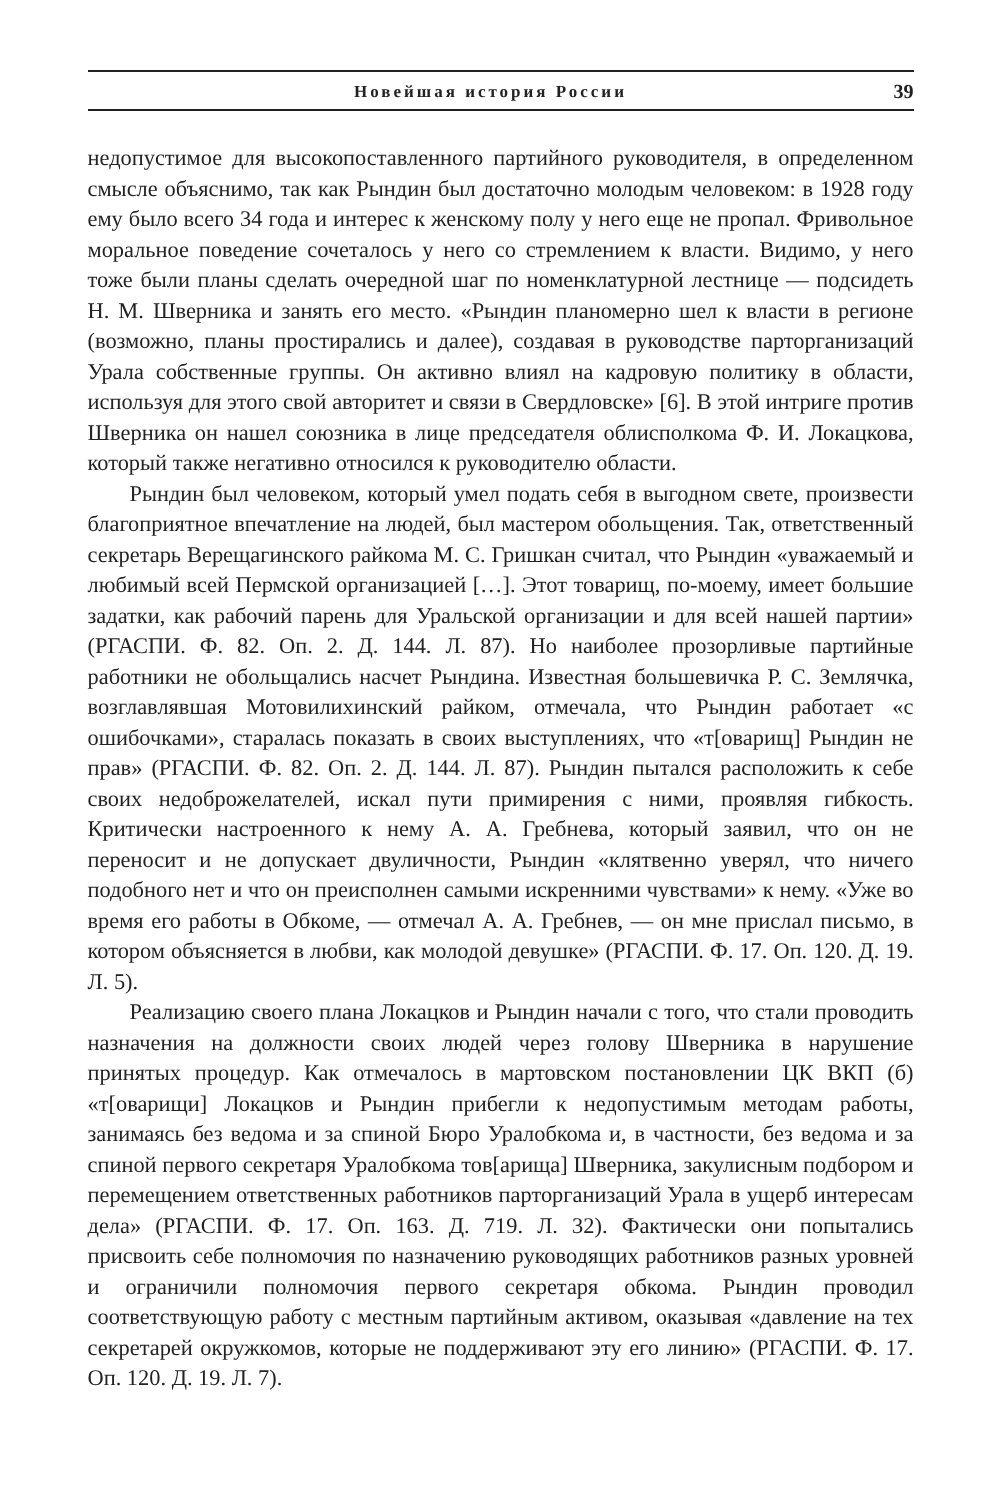Новейшая история России 39
недопустимое для высокопоставленного партийного руководителя, в определенном смысле объяснимо, так как Рындин был достаточно молодым человеком: в 1928 году ему было всего 34 года и интерес к женскому полу у него еще не пропал. Фривольное моральное поведение сочеталось у него со стремлением к власти. Видимо, у него тоже были планы сделать очередной шаг по номенклатурной лестнице — подсидеть Н. М. Шверника и занять его место. «Рындин планомерно шел к власти в регионе (возможно, планы простирались и далее), создавая в руководстве парторганизаций Урала собственные группы. Он активно влиял на кадровую политику в области, используя для этого свой авторитет и связи в Свердловске» [6]. В этой интриге против Шверника он нашел союзника в лице председателя облисполкома Ф. И. Локацкова, который также негативно относился к руководителю области.
Рындин был человеком, который умел подать себя в выгодном свете, произвести благоприятное впечатление на людей, был мастером обольщения. Так, ответственный секретарь Верещагинского райкома М. С. Гришкан считал, что Рындин «уважаемый и любимый всей Пермской организацией […]. Этот товарищ, по-моему, имеет большие задатки, как рабочий парень для Уральской организации и для всей нашей партии» (РГАСПИ. Ф. 82. Оп. 2. Д. 144. Л. 87). Но наиболее прозорливые партийные работники не обольщались насчет Рындина. Известная большевичка Р. С. Землячка, возглавлявшая Мотовилихинский райком, отмечала, что Рындин работает «с ошибочками», старалась показать в своих выступлениях, что «т[оварищ] Рындин не прав» (РГАСПИ. Ф. 82. Оп. 2. Д. 144. Л. 87). Рындин пытался расположить к себе своих недоброжелателей, искал пути примирения с ними, проявляя гибкость. Критически настроенного к нему А. А. Гребнева, который заявил, что он не переносит и не допускает двуличности, Рындин «клятвенно уверял, что ничего подобного нет и что он преисполнен самыми искренними чувствами» к нему. «Уже во время его работы в Обкоме, — отмечал А. А. Гребнев, — он мне прислал письмо, в котором объясняется в любви, как молодой девушке» (РГАСПИ. Ф. 17. Оп. 120. Д. 19. Л. 5).
Реализацию своего плана Локацков и Рындин начали с того, что стали проводить назначения на должности своих людей через голову Шверника в нарушение принятых процедур. Как отмечалось в мартовском постановлении ЦК ВКП (б) «т[оварищи] Локацков и Рындин прибегли к недопустимым методам работы, занимаясь без ведома и за спиной Бюро Уралобкома и, в частности, без ведома и за спиной первого секретаря Уралобкома тов[арища] Шверника, закулисным подбором и перемещением ответственных работников парторганизаций Урала в ущерб интересам дела» (РГАСПИ. Ф. 17. Оп. 163. Д. 719. Л. 32). Фактически они попытались присвоить себе полномочия по назначению руководящих работников разных уровней и ограничили полномочия первого секретаря обкома. Рындин проводил соответствующую работу с местным партийным активом, оказывая «давление на тех секретарей окружкомов, которые не поддерживают эту его линию» (РГАСПИ. Ф. 17. Оп. 120. Д. 19. Л. 7).